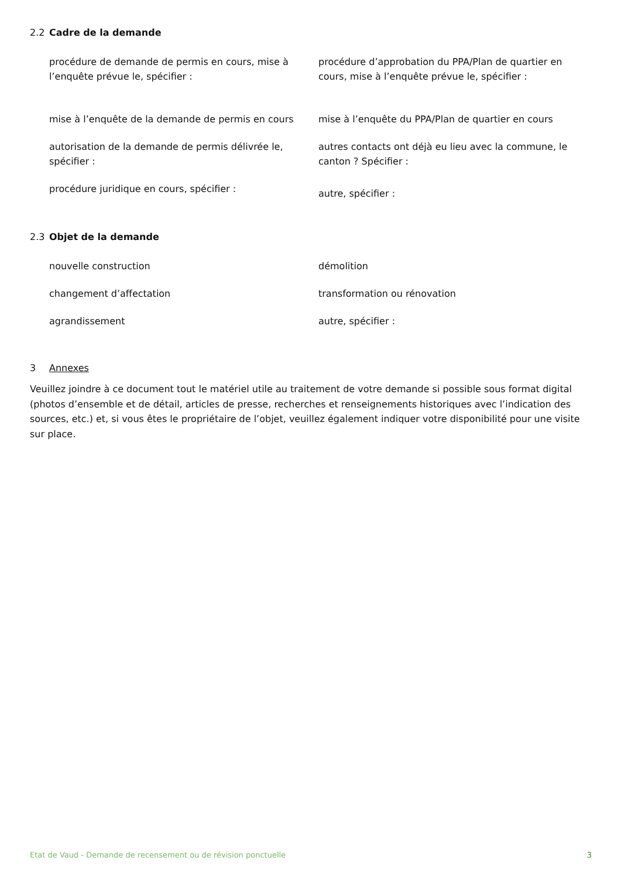2.2 Cadre de la demande
procédure de demande de permis en cours, mise à l’enquête prévue le, spécifier :
mise à l’enquête de la demande de permis en cours
autorisation de la demande de permis délivrée le, spécifier :
procédure juridique en cours, spécifier :
procédure d’approbation du PPA/Plan de quartier en cours, mise à l’enquête prévue le, spécifier :
mise à l’enquête du PPA/Plan de quartier en cours
autres contacts ont déjà eu lieu avec la commune, le canton ? Spécifier :
autre, spécifier :
2.3 Objet de la demande
nouvelle construction
changement d’affectation
agrandissement
démolition
transformation ou rénovation
autre, spécifier :
3 Annexes
Veuillez joindre à ce document tout le matériel utile au traitement de votre demande si possible sous format digital (photos d’ensemble et de détail, articles de presse, recherches et renseignements historiques avec l’indication des sources, etc.) et, si vous êtes le propriétaire de l’objet, veuillez également indiquer votre disponibilité pour une visite sur place.
Etat de Vaud - Demande de recensement ou de révision ponctuelle 3